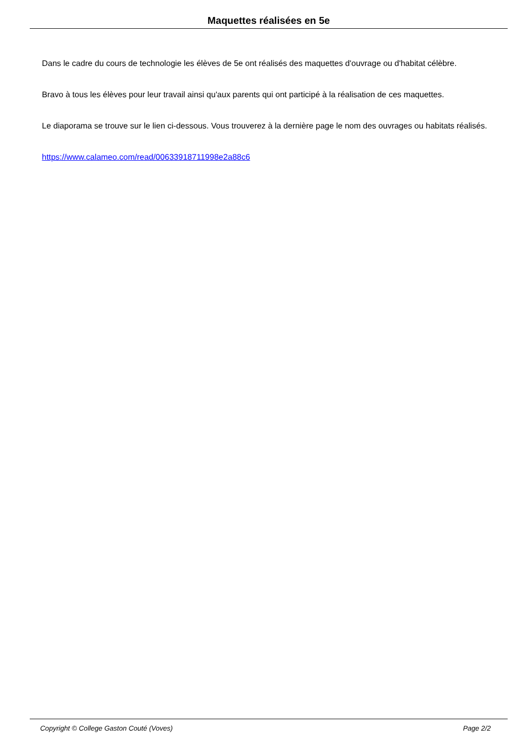Maquettes réalisées en 5e
Dans le cadre du cours de technologie les élèves de 5e ont réalisés des maquettes d'ouvrage ou d'habitat célèbre.
Bravo à tous les élèves pour leur travail ainsi qu'aux parents qui ont participé à la réalisation de ces maquettes.
Le diaporama se trouve sur le lien ci-dessous. Vous trouverez à la dernière page le nom des ouvrages ou habitats réalisés.
https://www.calameo.com/read/00633918711998e2a88c6
Copyright © College Gaston Couté (Voves) Page 2/2